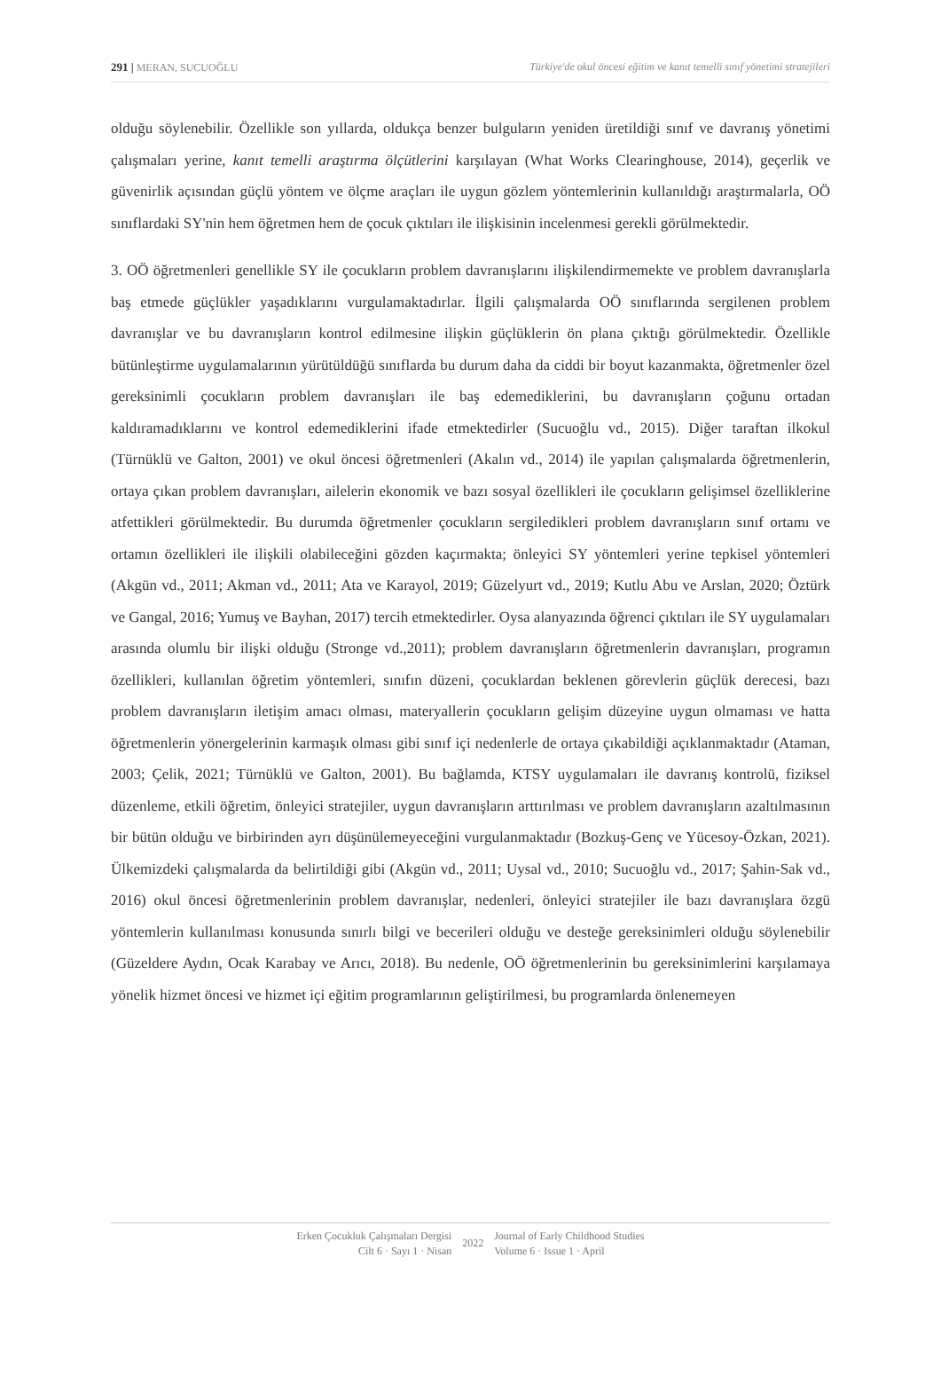291 | MERAN, SUCUOĞLU Türkiye'de okul öncesi eğitim ve kanıt temelli sınıf yönetimi stratejileri
olduğu söylenebilir. Özellikle son yıllarda, oldukça benzer bulguların yeniden üretildiği sınıf ve davranış yönetimi çalışmaları yerine, kanıt temelli araştırma ölçütlerini karşılayan (What Works Clearinghouse, 2014), geçerlik ve güvenirlik açısından güçlü yöntem ve ölçme araçları ile uygun gözlem yöntemlerinin kullanıldığı araştırmalarla, OÖ sınıflardaki SY'nin hem öğretmen hem de çocuk çıktıları ile ilişkisinin incelenmesi gerekli görülmektedir.
3. OÖ öğretmenleri genellikle SY ile çocukların problem davranışlarını ilişkilendirmemekte ve problem davranışlarla baş etmede güçlükler yaşadıklarını vurgulamaktadırlar. İlgili çalışmalarda OÖ sınıflarında sergilenen problem davranışlar ve bu davranışların kontrol edilmesine ilişkin güçlüklerin ön plana çıktığı görülmektedir. Özellikle bütünleştirme uygulamalarının yürütüldüğü sınıflarda bu durum daha da ciddi bir boyut kazanmakta, öğretmenler özel gereksinimli çocukların problem davranışları ile baş edemediklerini, bu davranışların çoğunu ortadan kaldıramadıklarını ve kontrol edemediklerini ifade etmektedirler (Sucuoğlu vd., 2015). Diğer taraftan ilkokul (Türnüklü ve Galton, 2001) ve okul öncesi öğretmenleri (Akalın vd., 2014) ile yapılan çalışmalarda öğretmenlerin, ortaya çıkan problem davranışları, ailelerin ekonomik ve bazı sosyal özellikleri ile çocukların gelişimsel özelliklerine atfettikleri görülmektedir. Bu durumda öğretmenler çocukların sergiledikleri problem davranışların sınıf ortamı ve ortamın özellikleri ile ilişkili olabileceğini gözden kaçırmakta; önleyici SY yöntemleri yerine tepkisel yöntemleri (Akgün vd., 2011; Akman vd., 2011; Ata ve Karayol, 2019; Güzelyurt vd., 2019; Kutlu Abu ve Arslan, 2020; Öztürk ve Gangal, 2016; Yumuş ve Bayhan, 2017) tercih etmektedirler. Oysa alanyazında öğrenci çıktıları ile SY uygulamaları arasında olumlu bir ilişki olduğu (Stronge vd.,2011); problem davranışların öğretmenlerin davranışları, programın özellikleri, kullanılan öğretim yöntemleri, sınıfın düzeni, çocuklardan beklenen görevlerin güçlük derecesi, bazı problem davranışların iletişim amacı olması, materyallerin çocukların gelişim düzeyine uygun olmaması ve hatta öğretmenlerin yönergelerinin karmaşık olması gibi sınıf içi nedenlerle de ortaya çıkabildiği açıklanmaktadır (Ataman, 2003; Çelik, 2021; Türnüklü ve Galton, 2001). Bu bağlamda, KTSY uygulamaları ile davranış kontrolü, fiziksel düzenleme, etkili öğretim, önleyici stratejiler, uygun davranışların arttırılması ve problem davranışların azaltılmasının bir bütün olduğu ve birbirinden ayrı düşünülemeyeceğini vurgulanmaktadır (Bozkuş-Genç ve Yücesoy-Özkan, 2021). Ülkemizdeki çalışmalarda da belirtildiği gibi (Akgün vd., 2011; Uysal vd., 2010; Sucuoğlu vd., 2017; Şahin-Sak vd., 2016) okul öncesi öğretmenlerinin problem davranışlar, nedenleri, önleyici stratejiler ile bazı davranışlara özgü yöntemlerin kullanılması konusunda sınırlı bilgi ve becerileri olduğu ve desteğe gereksinimleri olduğu söylenebilir (Güzeldere Aydın, Ocak Karabay ve Arıcı, 2018). Bu nedenle, OÖ öğretmenlerinin bu gereksinimlerini karşılamaya yönelik hizmet öncesi ve hizmet içi eğitim programlarının geliştirilmesi, bu programlarda önlenemeyen
Erken Çocukluk Çalışmaları Dergisi
Cilt 6 · Sayı 1 · Nisan
2022
Journal of Early Childhood Studies
Volume 6 · Issue 1 · April